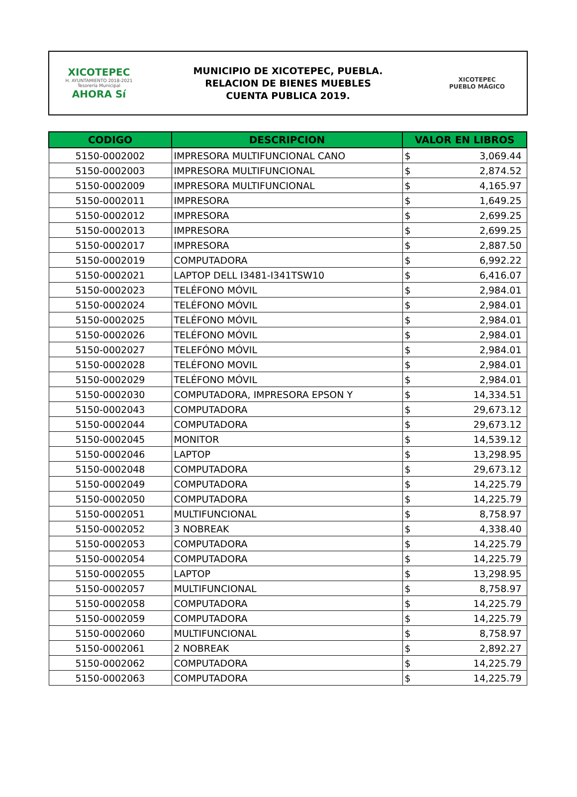XICOTEPEC
H. AYUNTAMIENTO 2018-2021
Tesorería Municipal
AHORA Sí
MUNICIPIO DE XICOTEPEC, PUEBLA.
RELACION DE BIENES MUEBLES
CUENTA PUBLICA 2019.
XICOTEPEC
PUEBLO MÁGICO
| CODIGO | DESCRIPCION | VALOR EN LIBROS | |
| --- | --- | --- | --- |
| 5150-0002002 | IMPRESORA MULTIFUNCIONAL CANO | $ | 3,069.44 |
| 5150-0002003 | IMPRESORA MULTIFUNCIONAL | $ | 2,874.52 |
| 5150-0002009 | IMPRESORA MULTIFUNCIONAL | $ | 4,165.97 |
| 5150-0002011 | IMPRESORA | $ | 1,649.25 |
| 5150-0002012 | IMPRESORA | $ | 2,699.25 |
| 5150-0002013 | IMPRESORA | $ | 2,699.25 |
| 5150-0002017 | IMPRESORA | $ | 2,887.50 |
| 5150-0002019 | COMPUTADORA | $ | 6,992.22 |
| 5150-0002021 | LAPTOP DELL I3481-I341TSW10 | $ | 6,416.07 |
| 5150-0002023 | TELÉFONO MÓVIL | $ | 2,984.01 |
| 5150-0002024 | TELÉFONO MÓVIL | $ | 2,984.01 |
| 5150-0002025 | TELÉFONO MÓVIL | $ | 2,984.01 |
| 5150-0002026 | TELÉFONO MÓVIL | $ | 2,984.01 |
| 5150-0002027 | TELEFÓNO MÓVIL | $ | 2,984.01 |
| 5150-0002028 | TELÉFONO MOVIL | $ | 2,984.01 |
| 5150-0002029 | TELÉFONO MÓVIL | $ | 2,984.01 |
| 5150-0002030 | COMPUTADORA, IMPRESORA EPSON Y | $ | 14,334.51 |
| 5150-0002043 | COMPUTADORA | $ | 29,673.12 |
| 5150-0002044 | COMPUTADORA | $ | 29,673.12 |
| 5150-0002045 | MONITOR | $ | 14,539.12 |
| 5150-0002046 | LAPTOP | $ | 13,298.95 |
| 5150-0002048 | COMPUTADORA | $ | 29,673.12 |
| 5150-0002049 | COMPUTADORA | $ | 14,225.79 |
| 5150-0002050 | COMPUTADORA | $ | 14,225.79 |
| 5150-0002051 | MULTIFUNCIONAL | $ | 8,758.97 |
| 5150-0002052 | 3 NOBREAK | $ | 4,338.40 |
| 5150-0002053 | COMPUTADORA | $ | 14,225.79 |
| 5150-0002054 | COMPUTADORA | $ | 14,225.79 |
| 5150-0002055 | LAPTOP | $ | 13,298.95 |
| 5150-0002057 | MULTIFUNCIONAL | $ | 8,758.97 |
| 5150-0002058 | COMPUTADORA | $ | 14,225.79 |
| 5150-0002059 | COMPUTADORA | $ | 14,225.79 |
| 5150-0002060 | MULTIFUNCIONAL | $ | 8,758.97 |
| 5150-0002061 | 2 NOBREAK | $ | 2,892.27 |
| 5150-0002062 | COMPUTADORA | $ | 14,225.79 |
| 5150-0002063 | COMPUTADORA | $ | 14,225.79 |